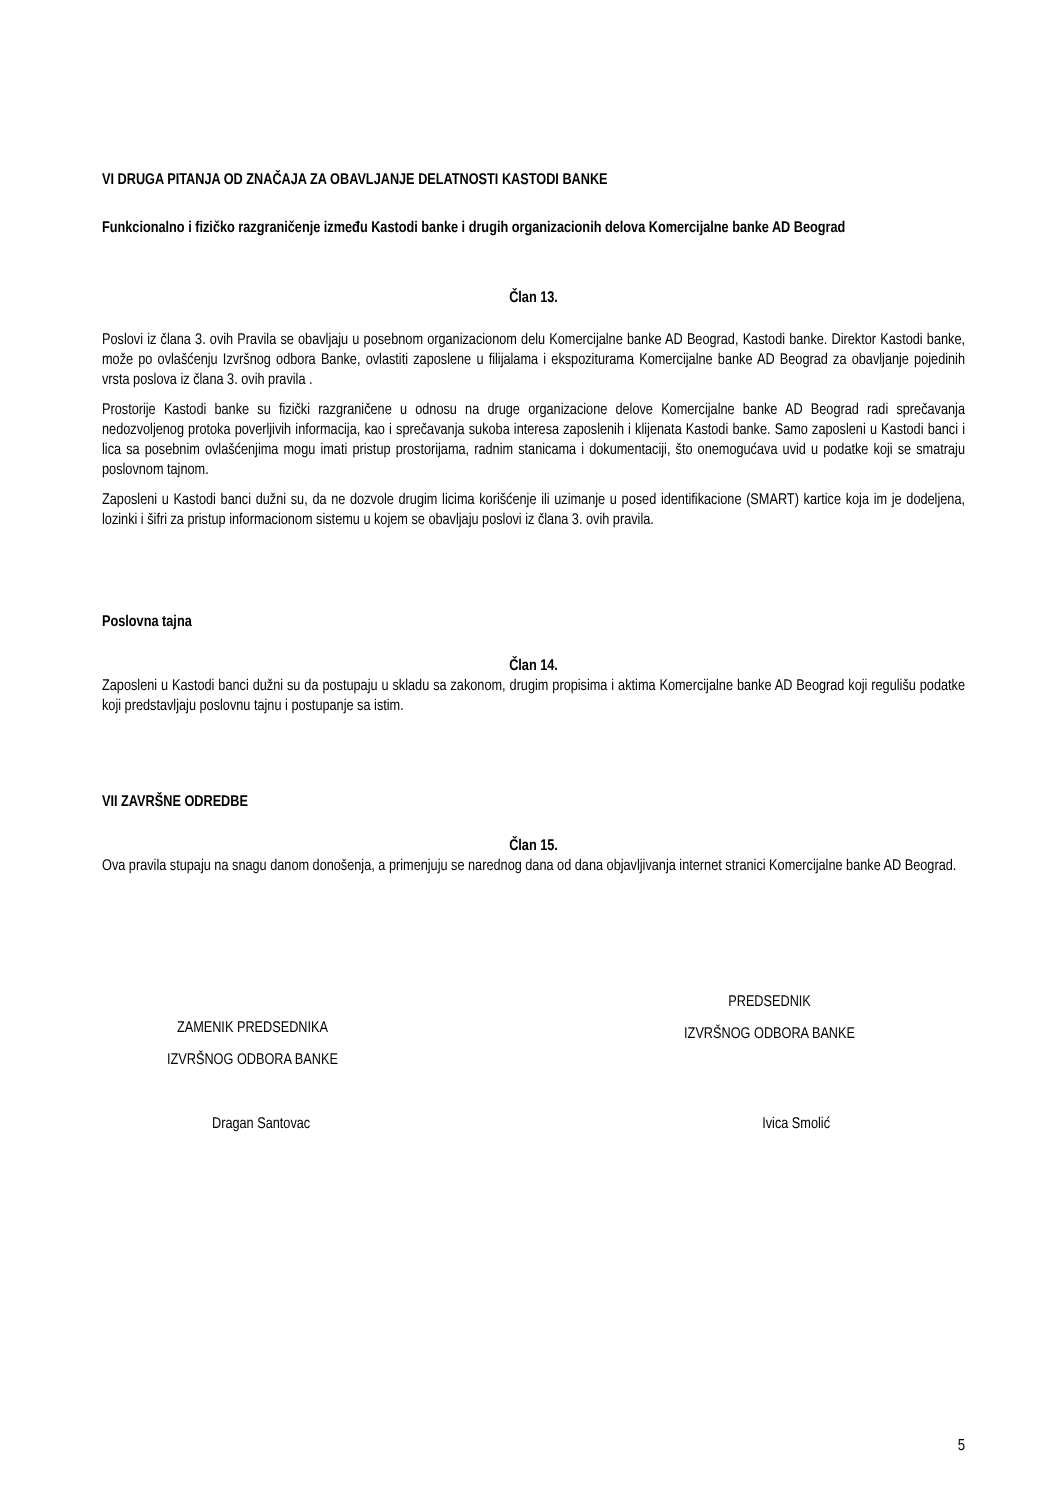VI DRUGA PITANJA OD ZNAČAJA ZA OBAVLJANJE DELATNOSTI KASTODI BANKE
Funkcionalno i fizičko razgraničenje između Kastodi banke i drugih organizacionih delova Komercijalne banke AD Beograd
Član 13.
Poslovi iz člana 3. ovih Pravila se obavljaju u posebnom organizacionom delu Komercijalne banke AD Beograd, Kastodi banke. Direktor Kastodi banke, može po ovlašćenju Izvršnog odbora Banke, ovlastiti zaposlene u filijalama i ekspoziturama Komercijalne banke AD Beograd za obavljanje pojedinih vrsta poslova iz člana 3. ovih pravila .
Prostorije Kastodi banke su fizički razgraničene u odnosu na druge organizacione delove Komercijalne banke AD Beograd radi sprečavanja nedozvoljenog protoka poverljivih informacija, kao i sprečavanja sukoba interesa zaposlenih i klijenata Kastodi banke. Samo zaposleni u Kastodi banci i lica sa posebnim ovlašćenjima mogu imati pristup prostorijama, radnim stanicama i dokumentaciji, što onemogućava uvid u podatke koji se smatraju poslovnom tajnom.
Zaposleni u Kastodi banci dužni su, da ne dozvole drugim licima korišćenje ili uzimanje u posed identifikacione (SMART) kartice koja im je dodeljena, lozinki i šifri za pristup informacionom sistemu u kojem se obavljaju poslovi iz člana 3. ovih pravila.
Poslovna tajna
Član 14.
Zaposleni u Kastodi banci dužni su da postupaju u skladu sa zakonom, drugim propisima i aktima Komercijalne banke AD Beograd koji regulišu podatke koji predstavljaju poslovnu tajnu i postupanje sa istim.
VII ZAVRŠNE ODREDBE
Član 15.
Ova pravila stupaju na snagu danom donošenja, a primenjuju se narednog dana od dana objavljivanja internet stranici Komercijalne banke AD Beograd.
ZAMENIK PREDSEDNIKA
IZVRŠNOG ODBORA BANKE
PREDSEDNIK
IZVRŠNOG ODBORA BANKE
Dragan Santovac Ivica Smolić
5